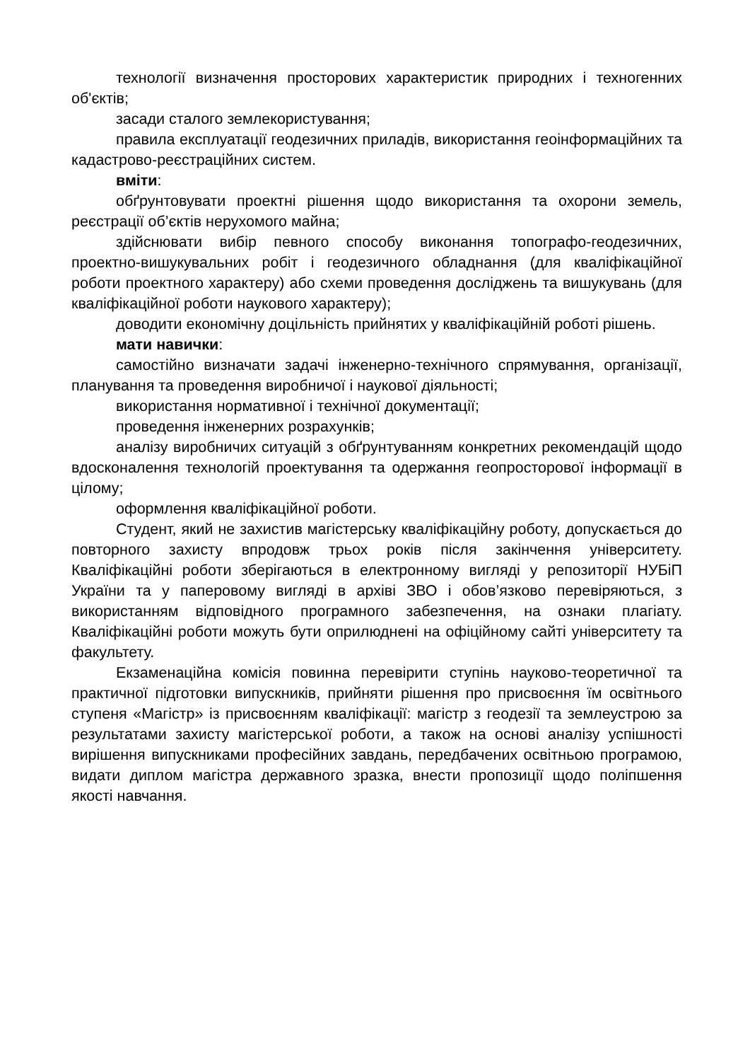технології визначення просторових характеристик природних і техногенних об'єктів;
засади сталого землекористування;
правила експлуатації геодезичних приладів, використання геоінформаційних та кадастрово-реєстраційних систем.
вміти:
обґрунтовувати проектні рішення щодо використання та охорони земель, реєстрації об’єктів нерухомого майна;
здійснювати вибір певного способу виконання топографо-геодезичних, проектно-вишукувальних робіт і геодезичного обладнання (для кваліфікаційної роботи проектного характеру) або схеми проведення досліджень та вишукувань (для кваліфікаційної роботи наукового характеру);
доводити економічну доцільність прийнятих у кваліфікаційній роботі рішень.
мати навички:
самостійно визначати задачі інженерно-технічного спрямування, організації, планування та проведення виробничої і наукової діяльності;
використання нормативної і технічної документації;
проведення інженерних розрахунків;
аналізу виробничих ситуацій з обґрунтуванням конкретних рекомендацій щодо вдосконалення технологій проектування та одержання геопросторової інформації в цілому;
оформлення кваліфікаційної роботи.
Студент, який не захистив магістерську кваліфікаційну роботу, допускається до повторного захисту впродовж трьох років після закінчення університету. Кваліфікаційні роботи зберігаються в електронному вигляді у репозиторії НУБіП України та у паперовому вигляді в архіві ЗВО і обов’язково перевіряються, з використанням відповідного програмного забезпечення, на ознаки плагіату. Кваліфікаційні роботи можуть бути оприлюднені на офіційному сайті університету та факультету.
Екзаменаційна комісія повинна перевірити ступінь науково-теоретичної та практичної підготовки випускників, прийняти рішення про присвоєння їм освітнього ступеня «Магістр» із присвоєнням кваліфікації: магістр з геодезії та землеустрою за результатами захисту магістерської роботи, а також на основі аналізу успішності вирішення випускниками професійних завдань, передбачених освітньою програмою, видати диплом магістра державного зразка, внести пропозиції щодо поліпшення якості навчання.